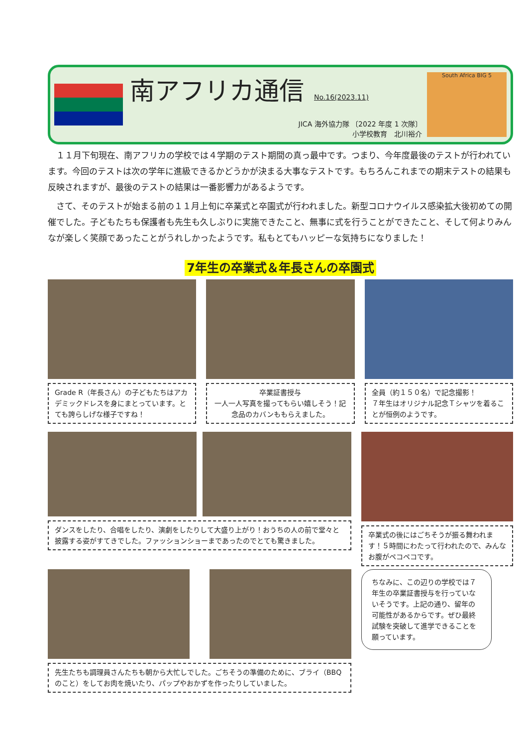南アフリカ通信
No.16(2023.11)
JICA 海外協力隊 〔2022 年度 1 次隊〕
小学校教育　北川裕介
South Africa BIG 5
１１月下旬現在、南アフリカの学校では４学期のテスト期間の真っ最中です。つまり、今年度最後のテストが行われています。今回のテストは次の学年に進級できるかどうかが決まる大事なテストです。もちろんこれまでの期末テストの結果も反映されますが、最後のテストの結果は一番影響力があるようです。
さて、そのテストが始まる前の１１月上旬に卒業式と卒園式が行われました。新型コロナウイルス感染拡大後初めての開催でした。子どもたちも保護者も先生も久しぶりに実施できたこと、無事に式を行うことができたこと、そして何よりみんなが楽しく笑顔であったことがうれしかったようです。私もとてもハッピーな気持ちになりました！
7年生の卒業式＆年長さんの卒園式
Grade R（年長さん）の子どもたちはアカデミックドレスを身にまとっています。とても誇らしげな様子ですね！
卒業証書授与
一人一人写真を撮ってもらい嬉しそう！記念品のカバンももらえました。
全員（約１５０名）で記念撮影！
７年生はオリジナル記念Ｔシャツを着ることが恒例のようです。
ダンスをしたり、合唱をしたり、演劇をしたりして大盛り上がり！おうちの人の前で堂々と披露する姿がすてきでした。ファッションショーまであったのでとても驚きました。
卒業式の後にはごちそうが振る舞われます！５時間にわたって行われたので、みんなお腹がペコペコです。
先生たちも調理員さんたちも朝から大忙しでした。ごちそうの準備のために、ブライ（BBQ のこと）をしてお肉を焼いたり、パップやおかずを作ったりしていました。
ちなみに、この辺りの学校では７年生の卒業証書授与を行っていないそうです。上記の通り、留年の可能性があるからです。ぜひ最終試験を突破して進学できることを願っています。